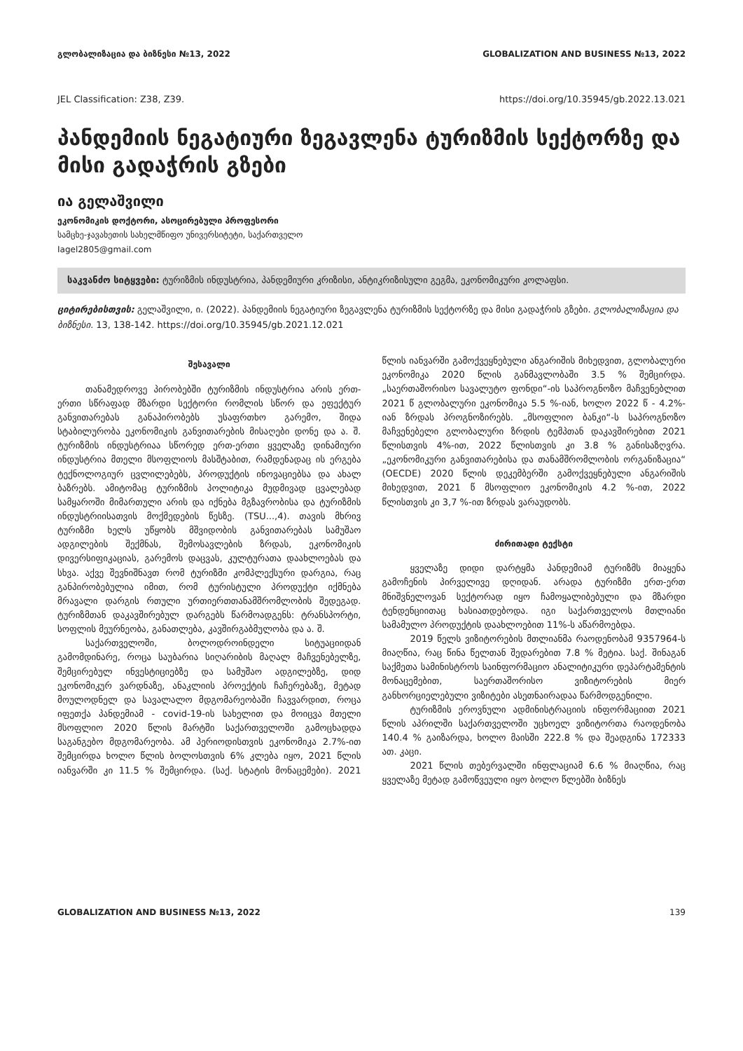გლობალიზაცია და ბიზნესი №13, 2022 GLOBALIZATION AND BUSINESS №13, 2022
JEL Classification: Z38, Z39. https://doi.org/10.35945/gb.2022.13.021
პანდემიის ნეგატიური ზეგავლენა ტურიზმის სექტორზე და მისი გადაჭრის გზები
ია გელაშვილი
ეკონომიკის დოქტორი, ასოცირებული პროფესორი
სამცხე-ჯავახეთის სახელმწიფო უნივერსიტეტი, საქართველო
Iagel2805@gmail.com
საკვანძო სიტყვები: ტურიზმის ინდუსტრია, პანდემიური კრიზისი, ანტიკრიზისული გეგმა, ეკონომიკური კოლაფსი.
ციტირებისთვის: გელაშვილი, ი. (2022). პანდემიის ნეგატიური ზეგავლენა ტურიზმის სექტორზე და მისი გადაჭრის გზები. გლობალიზაცია და ბიზნესი. 13, 138-142. https://doi.org/10.35945/gb.2021.12.021
შესავალი
თანამედროვე პირობებში ტურიზმის ინდუსტრია არის ერთ-ერთი სწრაფად მზარდი სექტორი რომლის სწორ და ეფექტურ განვითარებას განაპირობებს უსაფრთხო გარემო, შიდა სტაბილურობა ეკონომიკის განვითარების მისაღები დონე და ა. შ. ტურიზმის ინდუსტრიაა სწორედ ერთ-ერთი ყველაზე დინამიური ინდუსტრია მთელი მსოფლიოს მასშტაბით, რამდენადაც ის ერგება ტექნოლოგიურ ცვლილებებს, პროდუქტის ინოვაციებსა და ახალ ბაზრებს. ამიტომაც ტურიზმის პოლიტიკა მუდმივად ცვალებად სამყაროში მიმართული არის და იქნება მგზავრობისა და ტურიზმის ინდუსტრიისათვის მოქმედების წესზე. (TSU...,4). თავის მხრივ ტურიზმი ხელს უწყობს მშვიდობის განვითარებას სამუშაო ადგილების შექმნას, შემოსავლების ზრდას, ეკონომიკის დივერსიფიკაციას, გარემოს დაცვას, კულტურათა დაახლოებას და სხვა. აქვე შევნიშნავთ რომ ტურიზმი კომპლექსური დარგია, რაც განპირობებულია იმით, რომ ტურისტული პროდუქტი იქმნება მრავალი დარგის რთული ურთიერთთანამშრომლობის შედეგად. ტურიზმთან დაკავშირებულ დარგებს წარმოადგენს: ტრანსპორტი, სოფლის მეურნეობა, განათლება, კავშირგაბმულობა და ა. შ.
საქართველოში, ბოლოდროინდელი სიტუაციიდან გამომდინარე, როცა საუბარია სიღარიბის მაღალ მაჩვენებელზე, შემცირებულ ინვესტიციებზე და სამუშაო ადგილებზე, დიდ ეკონომიკურ ვარდნაზე, ანაკლიის პროექტის ჩაჩერებაზე, მეტად მოულოდნელ და სავალალო მდგომარეობაში ჩავვარდით, როცა იფეთქა პანდემიამ - covid-19-ის სახელით და მოიცვა მთელი მსოფლიო 2020 წლის მარტში საქართველოში გამოცხადდა საგანგებო მდგომარეობა. ამ პერიოდისთვის ეკონომიკა 2.7%-ით შემცირდა ხოლო წლის ბოლოსთვის 6% კლება იყო, 2021 წლის იანვარში კი 11.5 % შემცირდა. (საქ. სტატის მონაცემები). 2021 წლის იანვარში გამოქვეყნებული ანგარიშის მიხედვით, გლობალური ეკონომიკა 2020 წლის განმავლობაში 3.5 % შემცირდა. „საერთაშორისო სავალუტო ფონდი“-ის საპროგნოზო მაჩვენებლით 2021 წ გლობალური ეკონომიკა 5.5 %-იან, ხოლო 2022 წ - 4.2%-იან ზრდას პროგნოზირებს. „მსოფლიო ბანკი“-ს საპროგნოზო მაჩვენებელი გლობალური ზრდის ტემპთან დაკავშირებით 2021 წლისთვის 4%-ით, 2022 წლისთვის კი 3.8 % განისაზღვრა. „ეკონომიკური განვითარებისა და თანამშრომლობის ორგანიზაცია“ (OECDE) 2020 წლის დეკემბერში გამოქვეყნებული ანგარიშის მიხედვით, 2021 წ მსოფლიო ეკონომიკის 4.2 %-ით, 2022 წლისთვის კი 3,7 %-ით ზრდას ვარაუდობს.
ძირითადი ტექსტი
ყველაზე დიდი დარტყმა პანდემიამ ტურიზმს მიაყენა გამოჩენის პირველივე დღიდან. არადა ტურიზმი ერთ-ერთ მნიშვნელოვან სექტორად იყო ჩამოყალიბებული და მზარდი ტენდენციითაც ხასიათდებოდა. იგი საქართველოს მთლიანი სამამულო პროდუქტის დაახლოებით 11%-ს აწარმოებდა.
2019 წელს ვიზიტორების მთლიანმა რაოდენობამ 9357964-ს მიაღწია, რაც წინა წელთან შედარებით 7.8 % მეტია. საქ. შინაგან საქმეთა სამინისტროს საინფორმაციო ანალიტიკური დეპარტამენტის მონაცემებით, საერთაშორისო ვიზიტორების მიერ განხორციელებული ვიზიტები ასეთნაირადაა წარმოდგენილი.
ტურიზმის ეროვნული ადმინისტრაციის ინფორმაციით 2021 წლის აპრილში საქართველოში უცხოელ ვიზიტორთა რაოდენობა 140.4 % გაიზარდა, ხოლო მაისში 222.8 % და შეადგინა 172333 ათ. კაცი.
2021 წლის თებერვალში ინფლაციამ 6.6 % მიაღწია, რაც ყველაზე მეტად გამოწვეული იყო ბოლო წლებში ბიზნეს
GLOBALIZATION AND BUSINESS №13, 2022 139